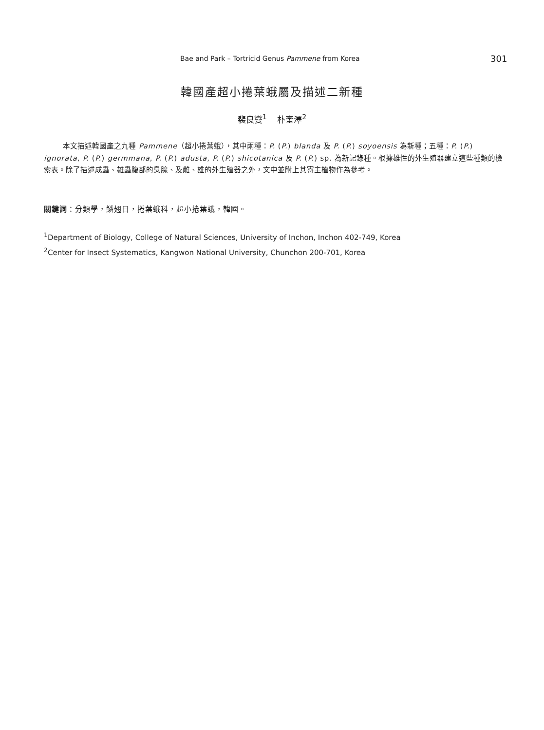Bae and Park – Tortricid Genus Pammene from Korea 301
韓國產超小捲葉蛾屬及描述二新種
裴良燮<sup>1</sup> 朴奎澤<sup>2</sup>
本文描述韓國產之九種 Pammene（超小捲葉蛾），其中兩種：P. (P.) blanda 及 P. (P.) soyoensis 為新種；五種：P. (P.) ignorata, P. (P.) germmana, P. (P.) adusta, P. (P.) shicotanica 及 P. (P.) sp. 為新記錄種。根據雄性的外生殖器建立這些種類的檢索表。除了描述成蟲、雄蟲腹部的臭腺、及雌、雄的外生殖器之外，文中並附上其寄主植物作為參考。
關鍵詞：分類學，鱗翅目，捲葉蛾科，超小捲葉蛾，韓國。
<sup>1</sup> Department of Biology, College of Natural Sciences, University of Inchon, Inchon 402-749, Korea
<sup>2</sup> Center for Insect Systematics, Kangwon National University, Chunchon 200-701, Korea